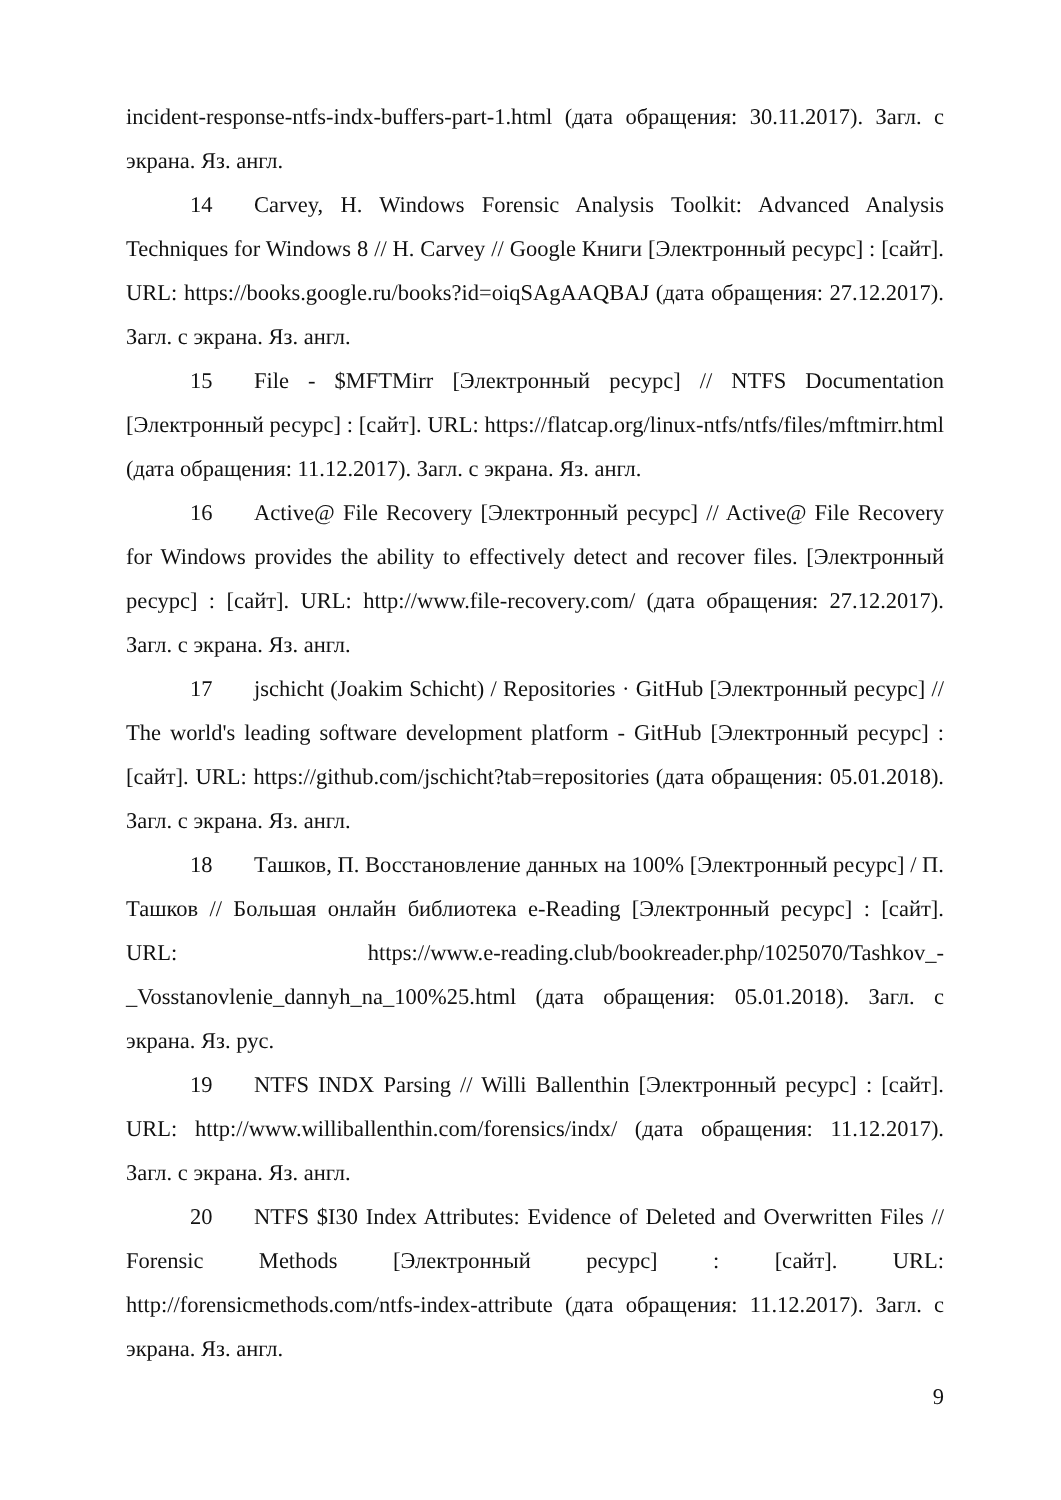incident-response-ntfs-indx-buffers-part-1.html (дата обращения: 30.11.2017). Загл. с экрана. Яз. англ.
14 Carvey, H. Windows Forensic Analysis Toolkit: Advanced Analysis Techniques for Windows 8 // H. Carvey // Google Книги [Электронный ресурс] : [сайт]. URL: https://books.google.ru/books?id=oiqSAgAAQBAJ (дата обращения: 27.12.2017). Загл. с экрана. Яз. англ.
15 File - $MFTMirr [Электронный ресурс] // NTFS Documentation [Электронный ресурс] : [сайт]. URL: https://flatcap.org/linux-ntfs/ntfs/files/mftmirr.html (дата обращения: 11.12.2017). Загл. с экрана. Яз. англ.
16 Active@ File Recovery [Электронный ресурс] // Active@ File Recovery for Windows provides the ability to effectively detect and recover files. [Электронный ресурс] : [сайт]. URL: http://www.file-recovery.com/ (дата обращения: 27.12.2017). Загл. с экрана. Яз. англ.
17 jschicht (Joakim Schicht) / Repositories · GitHub [Электронный ресурс] // The world's leading software development platform - GitHub [Электронный ресурс] : [сайт]. URL: https://github.com/jschicht?tab=repositories (дата обращения: 05.01.2018). Загл. с экрана. Яз. англ.
18 Ташков, П. Восстановление данных на 100% [Электронный ресурс] / П. Ташков // Большая онлайн библиотека e-Reading [Электронный ресурс] : [сайт]. URL: https://www.e-reading.club/bookreader.php/1025070/Tashkov_-_Vosstanovlenie_dannyh_na_100%25.html (дата обращения: 05.01.2018). Загл. с экрана. Яз. рус.
19 NTFS INDX Parsing // Willi Ballenthin [Электронный ресурс] : [сайт]. URL: http://www.williballenthin.com/forensics/indx/ (дата обращения: 11.12.2017). Загл. с экрана. Яз. англ.
20 NTFS $I30 Index Attributes: Evidence of Deleted and Overwritten Files // Forensic Methods [Электронный ресурс] : [сайт]. URL: http://forensicmethods.com/ntfs-index-attribute (дата обращения: 11.12.2017). Загл. с экрана. Яз. англ.
9